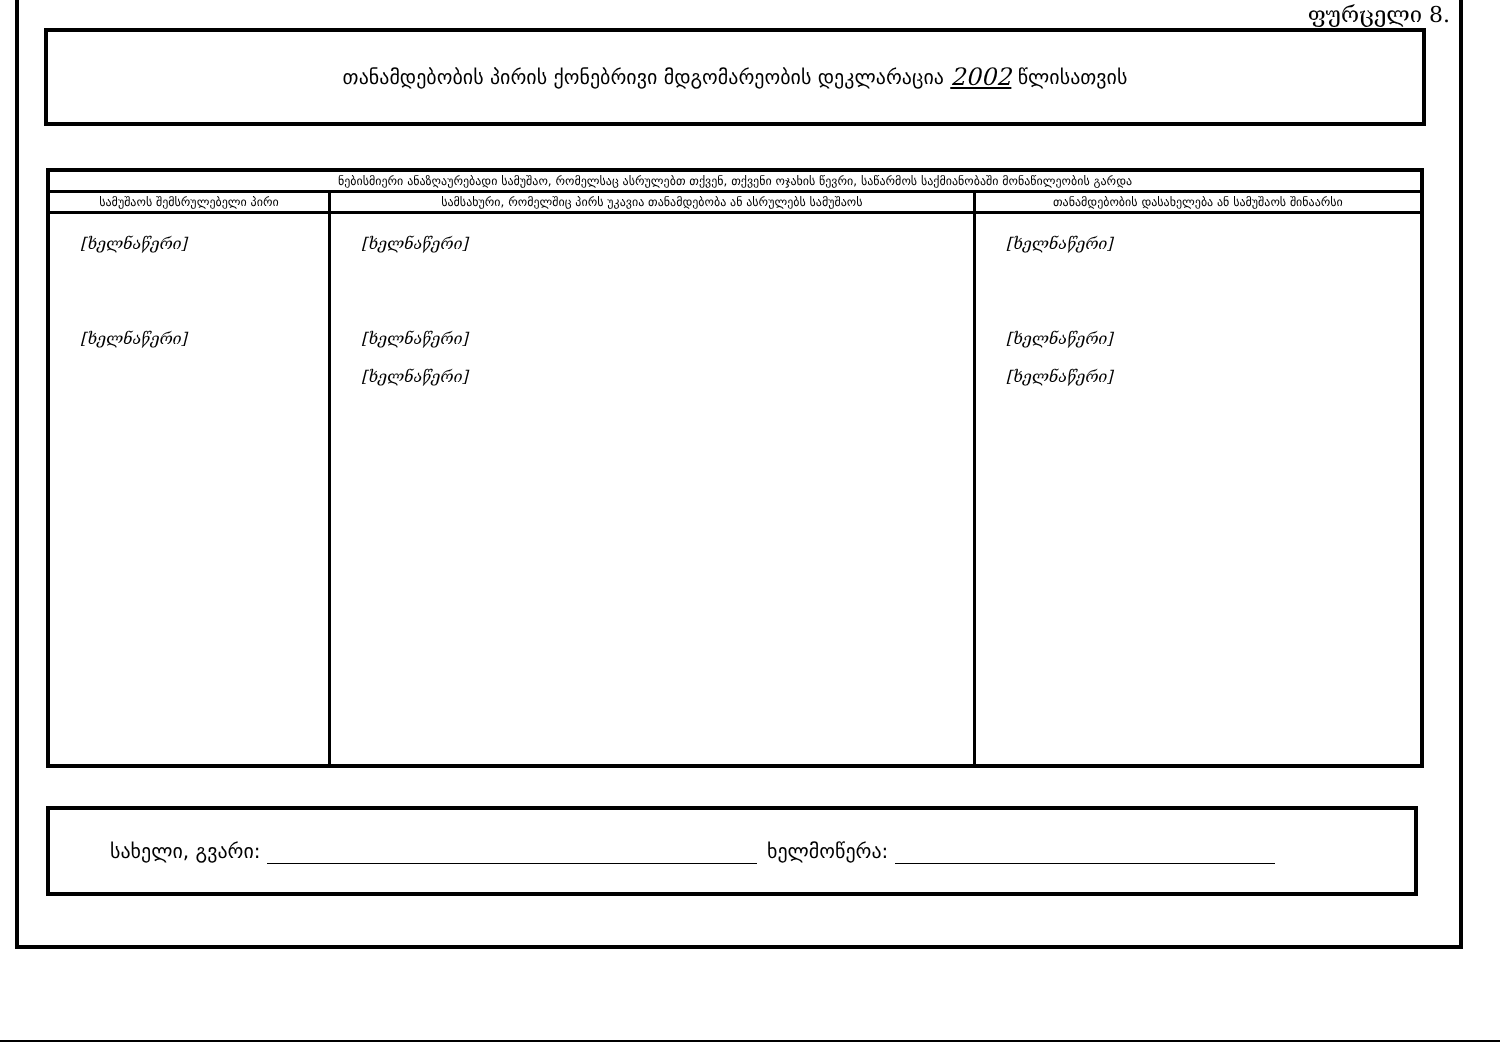ფურცელი 8.
თანამდებობის პირის ქონებრივი მდგომარეობის დეკლარაცია 2002 წლისათვის
| ნებისმიერი ანაზღაურებადი სამუშაო, რომელსაც ასრულებთ თქვენ, თქვენი ოჯახის წევრი, საწარმოს საქმიანობაში მონაწილეობის გარდა | | |
| --- | --- | --- |
| სამუშაოს შემსრულებელი პირი | სამსახური, რომელშიც პირს უკავია თანამდებობა ან ასრულებს სამუშაოს | თანამდებობის დასახელება ან სამუშაოს შინაარსი |
| [ხელნაწერი] [ხელნაწერი] | [ხელნაწერი] [ხელნაწერი] [ხელნაწერი] | [ხელნაწერი] [ხელნაწერი] [ხელნაწერი] |
სახელი, გვარი: ხელმოწერა: